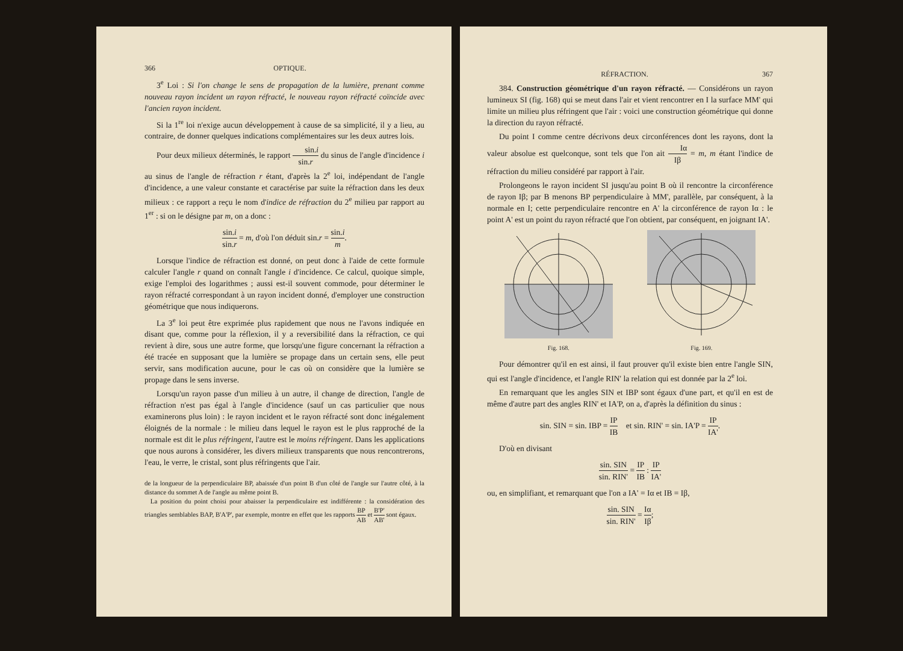366 OPTIQUE.
3<sup>e</sup> Loi : Si l'on change le sens de propagation de la lumière, prenant comme nouveau rayon incident un rayon réfracté, le nouveau rayon réfracté coïncide avec l'ancien rayon incident.
Si la 1<sup>re</sup> loi n'exige aucun développement à cause de sa simplicité, il y a lieu, au contraire, de donner quelques indications complémentaires sur les deux autres lois.
Pour deux milieux déterminés, le rapport sin.i sin.r du sinus de l'angle d'incidence i au sinus de l'angle de réfraction r étant, d'après la 2<sup>e</sup> loi, indépendant de l'angle d'incidence, a une valeur constante et caractérise par suite la réfraction dans les deux milieux : ce rapport a reçu le nom d'indice de réfraction du 2<sup>e</sup> milieu par rapport au 1<sup>er</sup> : si on le désigne par m, on a donc :
sin.i sin.r = m, d'où l'on déduit sin.r = sin.i m.
Lorsque l'indice de réfraction est donné, on peut donc à l'aide de cette formule calculer l'angle r quand on connaît l'angle i d'incidence. Ce calcul, quoique simple, exige l'emploi des logarithmes ; aussi est-il souvent commode, pour déterminer le rayon réfracté correspondant à un rayon incident donné, d'employer une construction géométrique que nous indiquerons.
La 3<sup>e</sup> loi peut être exprimée plus rapidement que nous ne l'avons indiquée en disant que, comme pour la réflexion, il y a reversibilité dans la réfraction, ce qui revient à dire, sous une autre forme, que lorsqu'une figure concernant la réfraction a été tracée en supposant que la lumière se propage dans un certain sens, elle peut servir, sans modification aucune, pour le cas où on considère que la lumière se propage dans le sens inverse.
Lorsqu'un rayon passe d'un milieu à un autre, il change de direction, l'angle de réfraction n'est pas égal à l'angle d'incidence (sauf un cas particulier que nous examinerons plus loin) : le rayon incident et le rayon réfracté sont donc inégalement éloignés de la normale : le milieu dans lequel le rayon est le plus rapproché de la normale est dit le plus réfringent, l'autre est le moins réfringent. Dans les applications que nous aurons à considérer, les divers milieux transparents que nous rencontrerons, l'eau, le verre, le cristal, sont plus réfringents que l'air.
de la longueur de la perpendiculaire BP, abaissée d'un point B d'un côté de l'angle sur l'autre côté, à la distance du sommet A de l'angle au même point B.
La position du point choisi pour abaisser la perpendiculaire est indifférente : la considération des triangles semblables BAP, B'A'P', par exemple, montre en effet que les rapports BP AB et B'P' AB' sont égaux.
RÉFRACTION. 367
384. Construction géométrique d'un rayon réfracté. — Considérons un rayon lumineux SI (fig. 168) qui se meut dans l'air et vient rencontrer en I la surface MM' qui limite un milieu plus réfringent que l'air : voici une construction géométrique qui donne la direction du rayon réfracté.
Du point I comme centre décrivons deux circonférences dont les rayons, dont la valeur absolue est quelconque, sont tels que l'on ait Iα Iβ = m, m étant l'indice de réfraction du milieu considéré par rapport à l'air.
Prolongeons le rayon incident SI jusqu'au point B où il rencontre la circonférence de rayon Iβ; par B menons BP perpendiculaire à MM', parallèle, par conséquent, à la normale en I; cette perpendiculaire rencontre en A' la circonférence de rayon Iα : le point A' est un point du rayon réfracté que l'on obtient, par conséquent, en joignant IA'.
Fig. 168.
Fig. 169.
Pour démontrer qu'il en est ainsi, il faut prouver qu'il existe bien entre l'angle SIN, qui est l'angle d'incidence, et l'angle RIN' la relation qui est donnée par la 2<sup>e</sup> loi.
En remarquant que les angles SIN et IBP sont égaux d'une part, et qu'il en est de même d'autre part des angles RIN' et IA'P, on a, d'après la définition du sinus :
sin. SIN = sin. IBP = IP IB et sin. RIN' = sin. IA'P = IP IA'.
D'où en divisant
sin. SIN sin. RIN' = IP IB : IP IA'
ou, en simplifiant, et remarquant que l'on a IA' = Iα et IB = Iβ,
sin. SIN sin. RIN' = Iα Iβ;